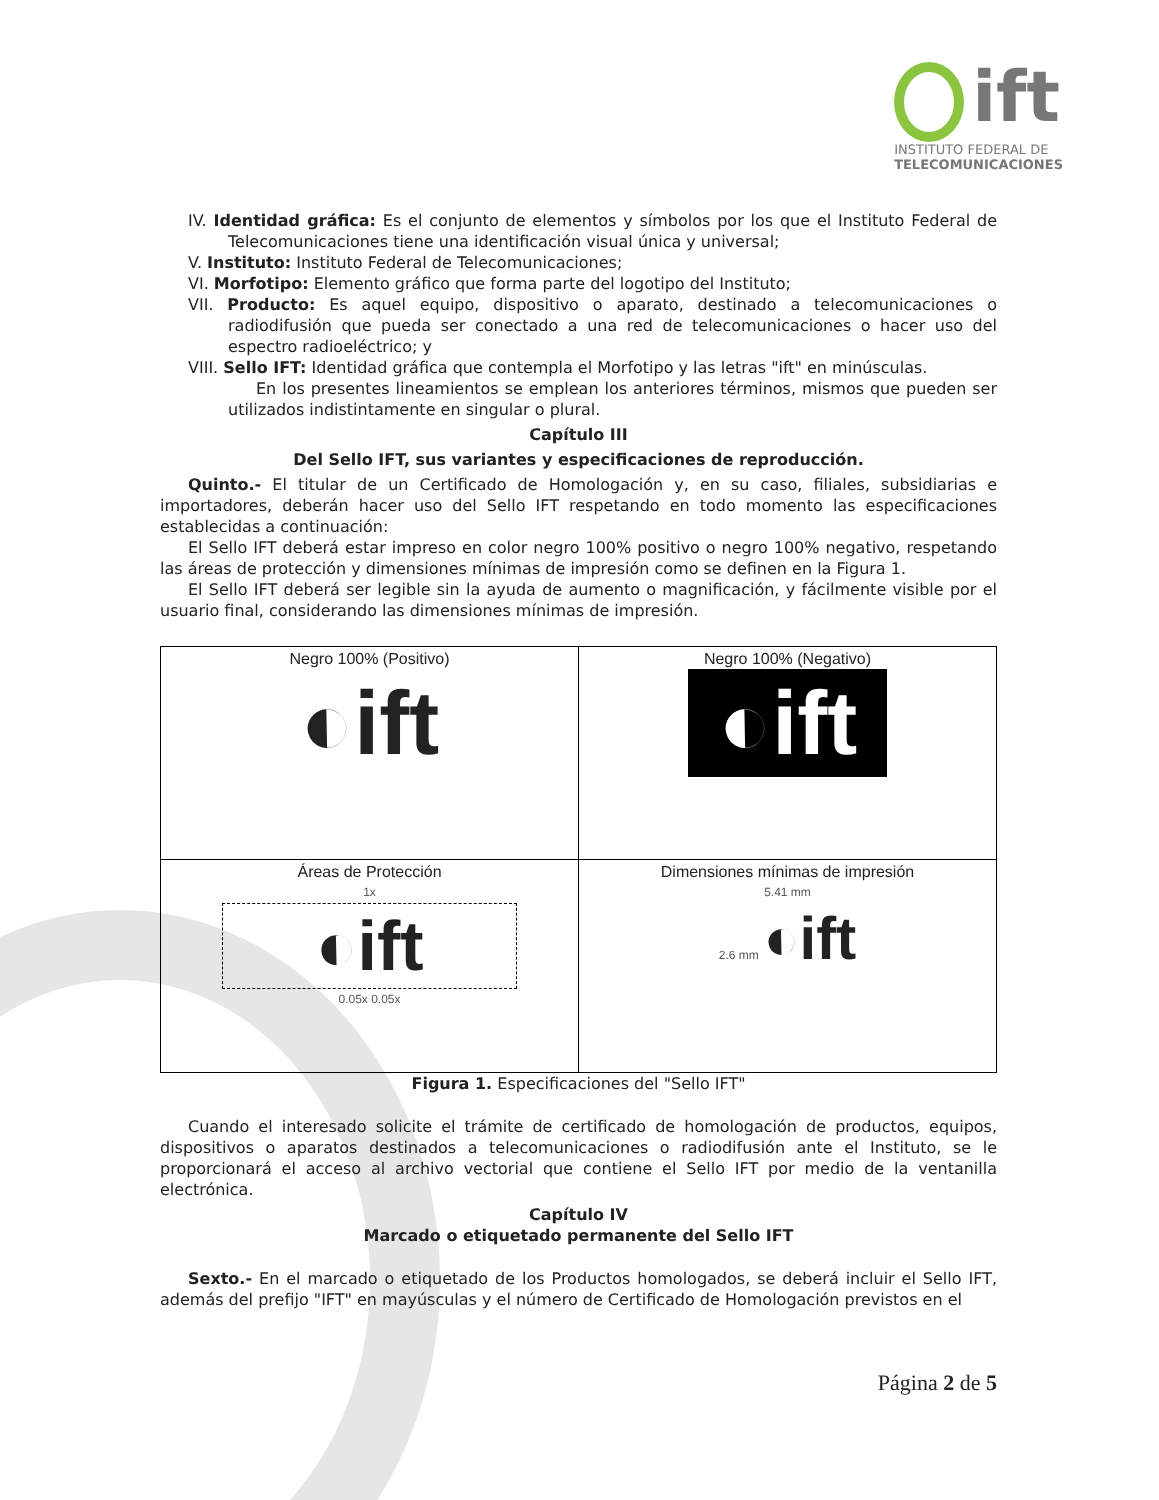ift
INSTITUTO FEDERAL DE
TELECOMUNICACIONES
IV. Identidad gráfica: Es el conjunto de elementos y símbolos por los que el Instituto Federal de Telecomunicaciones tiene una identificación visual única y universal;
V. Instituto: Instituto Federal de Telecomunicaciones;
VI. Morfotipo: Elemento gráfico que forma parte del logotipo del Instituto;
VII. Producto: Es aquel equipo, dispositivo o aparato, destinado a telecomunicaciones o radiodifusión que pueda ser conectado a una red de telecomunicaciones o hacer uso del espectro radioeléctrico; y
VIII. Sello IFT: Identidad gráfica que contempla el Morfotipo y las letras "ift" en minúsculas.
En los presentes lineamientos se emplean los anteriores términos, mismos que pueden ser utilizados indistintamente en singular o plural.
Capítulo III
Del Sello IFT, sus variantes y especificaciones de reproducción.
Quinto.- El titular de un Certificado de Homologación y, en su caso, filiales, subsidiarias e importadores, deberán hacer uso del Sello IFT respetando en todo momento las especificaciones establecidas a continuación:
El Sello IFT deberá estar impreso en color negro 100% positivo o negro 100% negativo, respetando las áreas de protección y dimensiones mínimas de impresión como se definen en la Figura 1.
El Sello IFT deberá ser legible sin la ayuda de aumento o magnificación, y fácilmente visible por el usuario final, considerando las dimensiones mínimas de impresión.
| Negro 100% (Positivo) ◐ift | Negro 100% (Negativo) ◐ift |
| Áreas de Protección 1x ◐ift 0.05x 0.05x | Dimensiones mínimas de impresión 5.41 mm 2.6 mm ◐ift |
Figura 1. Especificaciones del "Sello IFT"
Cuando el interesado solicite el trámite de certificado de homologación de productos, equipos, dispositivos o aparatos destinados a telecomunicaciones o radiodifusión ante el Instituto, se le proporcionará el acceso al archivo vectorial que contiene el Sello IFT por medio de la ventanilla electrónica.
Capítulo IV
Marcado o etiquetado permanente del Sello IFT
Sexto.- En el marcado o etiquetado de los Productos homologados, se deberá incluir el Sello IFT, además del prefijo "IFT" en mayúsculas y el número de Certificado de Homologación previstos en el
Página 2 de 5